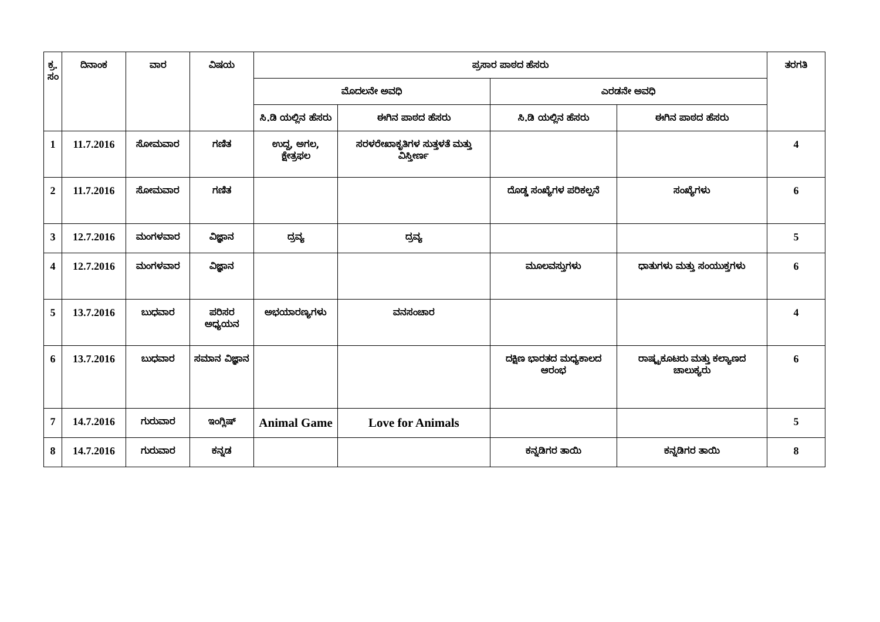| ಕ್ರ. ಸಂ | ದಿನಾಂಕ | ವಾರ | ವಿಷಯ | ಪ್ರಸಾರ ಪಾಠದ ಹೆಸರು | | | | ತರಗತಿ |
| --- | --- | --- | --- | --- | --- | --- | --- | --- |
| | | | | ಮೊದಲನೇ ಅವಧಿ | | ಎರಡನೇ ಅವಧಿ | | |
| | | | | ಸಿ.ಡಿ ಯಲ್ಲಿನ ಹೆಸರು | ಈಗಿನ ಪಾಠದ ಹೆಸರು | ಸಿ.ಡಿ ಯಲ್ಲಿನ ಹೆಸರು | ಈಗಿನ ಪಾಠದ ಹೆಸರು | |
| 1 | 11.7.2016 | ಸೋಮವಾರ | ಗಣಿತ | ಉದ್ದ, ಅಗಲ, ಕ್ಷೇತ್ರಫಲ | ಸರಳರೇಖಾಕೃತಿಗಳ ಸುತ್ತಳತೆ ಮತ್ತು ವಿಸ್ತೀರ್ಣ | | | 4 |
| 2 | 11.7.2016 | ಸೋಮವಾರ | ಗಣಿತ | | | ದೊಡ್ಡ ಸಂಖ್ಯೆಗಳ ಪರಿಕಲ್ಪನೆ | ಸಂಖ್ಯೆಗಳು | 6 |
| 3 | 12.7.2016 | ಮಂಗಳವಾರ | ವಿಜ್ಞಾನ | ದ್ರವ್ಯ | ದ್ರವ್ಯ | | | 5 |
| 4 | 12.7.2016 | ಮಂಗಳವಾರ | ವಿಜ್ಞಾನ | | | ಮೂಲವಸ್ತುಗಳು | ಧಾತುಗಳು ಮತ್ತು ಸಂಯುಕ್ತಗಳು | 6 |
| 5 | 13.7.2016 | ಬುಧವಾರ | ಪರಿಸರ ಅಧ್ಯಯನ | ಅಭಯಾರಣ್ಯಗಳು | ವನಸಂಚಾರ | | | 4 |
| 6 | 13.7.2016 | ಬುಧವಾರ | ಸಮಾನ ವಿಜ್ಞಾನ | | | ದಕ್ಷಿಣ ಭಾರತದ ಮಧ್ಯಕಾಲದ ಆರಂಭ | ರಾಷ್ಟ್ರಕೂಟರು ಮತ್ತು ಕಲ್ಯಾಣದ ಚಾಲುಕ್ಯರು | 6 |
| 7 | 14.7.2016 | ಗುರುವಾರ | ಇಂಗ್ಲಿಷ್ | Animal Game | Love for Animals | | | 5 |
| 8 | 14.7.2016 | ಗುರುವಾರ | ಕನ್ನಡ | | | ಕನ್ನಡಿಗರ ತಾಯಿ | ಕನ್ನಡಿಗರ ತಾಯಿ | 8 |